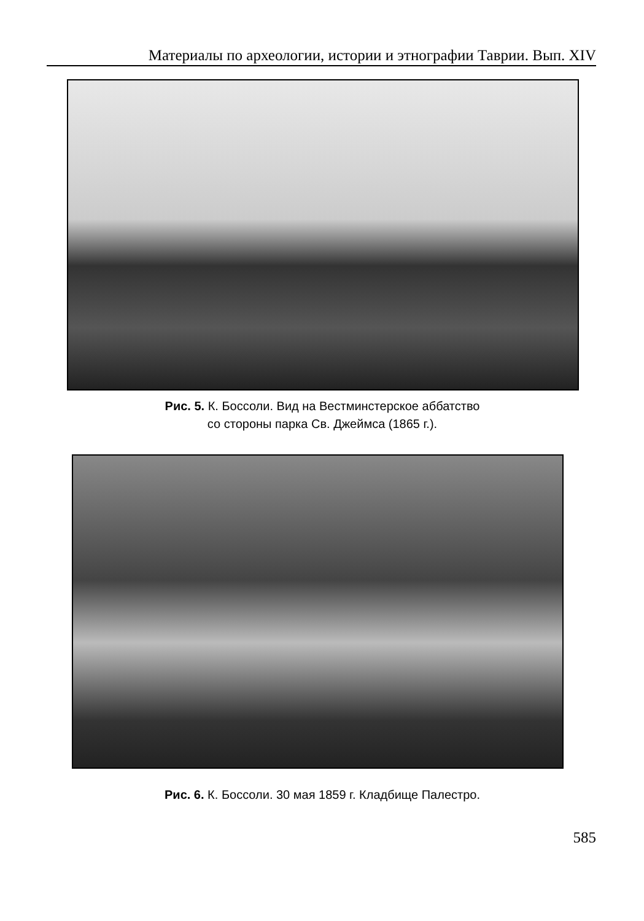Материалы по археологии, истории и этнографии Таврии. Вып. XIV
Рис. 5. К. Боссоли. Вид на Вестминстерское аббатство
со стороны парка Св. Джеймса (1865 г.).
Рис. 6. К. Боссоли. 30 мая 1859 г. Кладбище Палестро.
585